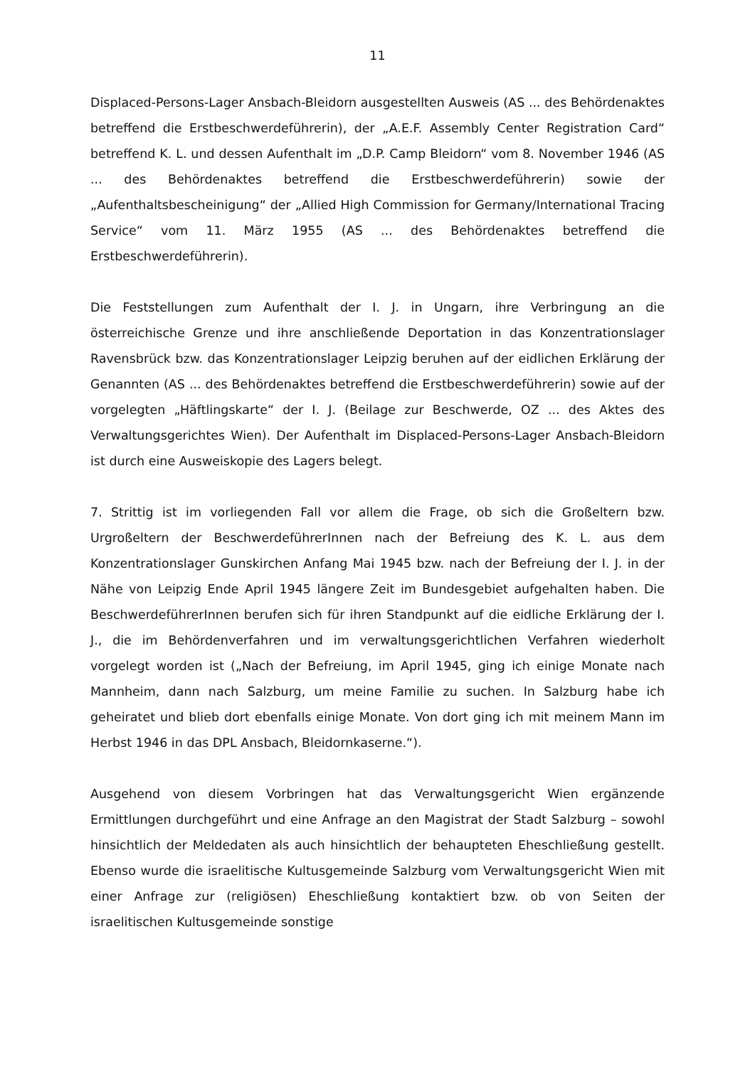11
Displaced-Persons-Lager Ansbach-Bleidorn ausgestellten Ausweis (AS ... des Behördenaktes betreffend die Erstbeschwerdeführerin), der „A.E.F. Assembly Center Registration Card“ betreffend K. L. und dessen Aufenthalt im „D.P. Camp Bleidorn“ vom 8. November 1946 (AS ... des Behördenaktes betreffend die Erstbeschwerdeführerin) sowie der „Aufenthaltsbescheinigung“ der „Allied High Commission for Germany/International Tracing Service“ vom 11. März 1955 (AS ... des Behördenaktes betreffend die Erstbeschwerdeführerin).
Die Feststellungen zum Aufenthalt der I. J. in Ungarn, ihre Verbringung an die österreichische Grenze und ihre anschließende Deportation in das Konzentrationslager Ravensbrück bzw. das Konzentrationslager Leipzig beruhen auf der eidlichen Erklärung der Genannten (AS ... des Behördenaktes betreffend die Erstbeschwerdeführerin) sowie auf der vorgelegten „Häftlingskarte“ der I. J. (Beilage zur Beschwerde, OZ ... des Aktes des Verwaltungsgerichtes Wien). Der Aufenthalt im Displaced-Persons-Lager Ansbach-Bleidorn ist durch eine Ausweiskopie des Lagers belegt.
7. Strittig ist im vorliegenden Fall vor allem die Frage, ob sich die Großeltern bzw. Urgroßeltern der BeschwerdeführerInnen nach der Befreiung des K. L. aus dem Konzentrationslager Gunskirchen Anfang Mai 1945 bzw. nach der Befreiung der I. J. in der Nähe von Leipzig Ende April 1945 längere Zeit im Bundesgebiet aufgehalten haben. Die BeschwerdeführerInnen berufen sich für ihren Standpunkt auf die eidliche Erklärung der I. J., die im Behördenverfahren und im verwaltungsgerichtlichen Verfahren wiederholt vorgelegt worden ist („Nach der Befreiung, im April 1945, ging ich einige Monate nach Mannheim, dann nach Salzburg, um meine Familie zu suchen. In Salzburg habe ich geheiratet und blieb dort ebenfalls einige Monate. Von dort ging ich mit meinem Mann im Herbst 1946 in das DPL Ansbach, Bleidornkaserne.“).
Ausgehend von diesem Vorbringen hat das Verwaltungsgericht Wien ergänzende Ermittlungen durchgeführt und eine Anfrage an den Magistrat der Stadt Salzburg – sowohl hinsichtlich der Meldedaten als auch hinsichtlich der behaupteten Eheschließung gestellt. Ebenso wurde die israelitische Kultusgemeinde Salzburg vom Verwaltungsgericht Wien mit einer Anfrage zur (religiösen) Eheschließung kontaktiert bzw. ob von Seiten der israelitischen Kultusgemeinde sonstige